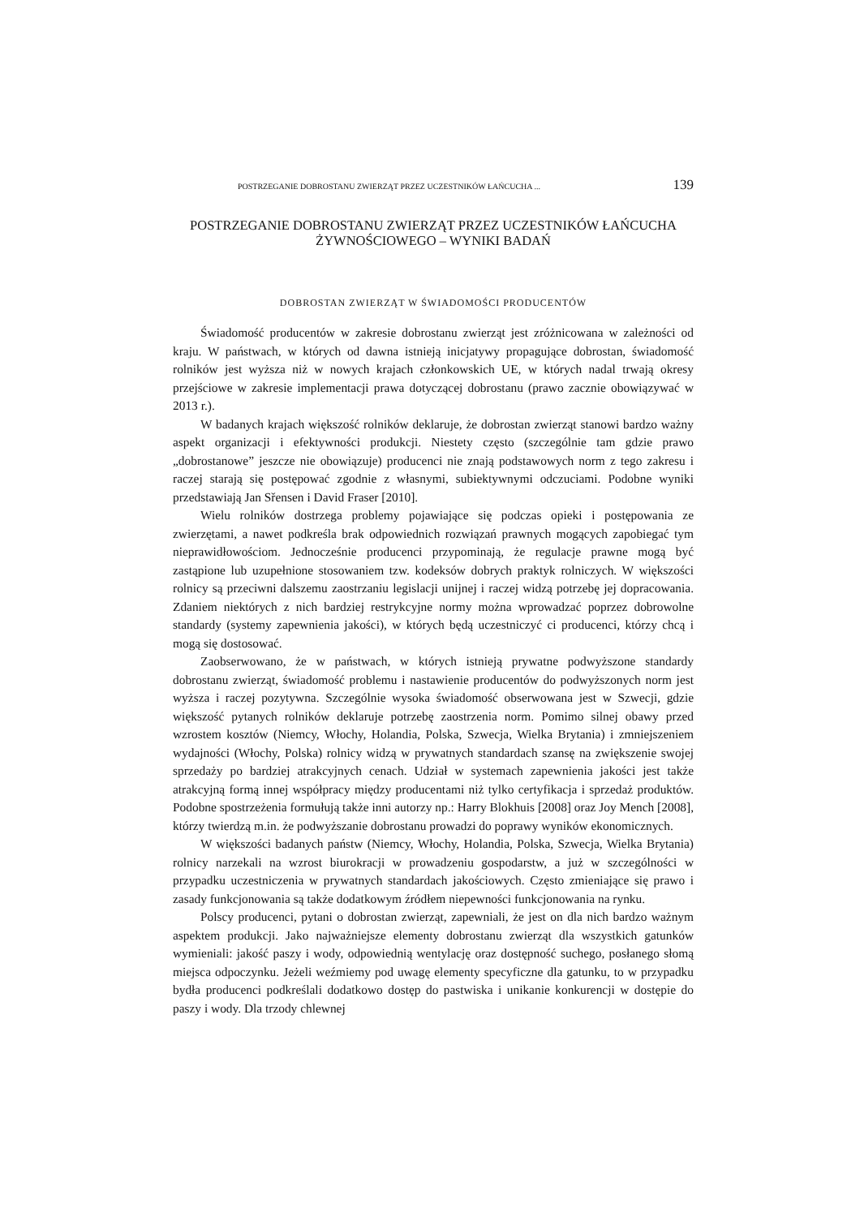POSTRZEGANIE DOBROSTANU ZWIERZĄT PRZEZ UCZESTNIKÓW ŁAŃCUCHA ... 139
POSTRZEGANIE DOBROSTANU ZWIERZĄT PRZEZ UCZESTNIKÓW ŁAŃCUCHA ŻYWNOŚCIOWEGO – WYNIKI BADAŃ
DOBROSTAN ZWIERZĄT W ŚWIADOMOŚCI PRODUCENTÓW
Świadomość producentów w zakresie dobrostanu zwierząt jest zróżnicowana w zależności od kraju. W państwach, w których od dawna istnieją inicjatywy propagujące dobrostan, świadomość rolników jest wyższa niż w nowych krajach członkowskich UE, w których nadal trwają okresy przejściowe w zakresie implementacji prawa dotyczącej dobrostanu (prawo zacznie obowiązywać w 2013 r.).
W badanych krajach większość rolników deklaruje, że dobrostan zwierząt stanowi bardzo ważny aspekt organizacji i efektywności produkcji. Niestety często (szczególnie tam gdzie prawo „dobrostanowe” jeszcze nie obowiązuje) producenci nie znają podstawowych norm z tego zakresu i raczej starają się postępować zgodnie z własnymi, subiektywnymi odczuciami. Podobne wyniki przedstawiają Jan Sřensen i David Fraser [2010].
Wielu rolników dostrzega problemy pojawiające się podczas opieki i postępowania ze zwierzętami, a nawet podkreśla brak odpowiednich rozwiązań prawnych mogących zapobiegać tym nieprawidłowościom. Jednocześnie producenci przypominają, że regulacje prawne mogą być zastąpione lub uzupełnione stosowaniem tzw. kodeksów dobrych praktyk rolniczych. W większości rolnicy są przeciwni dalszemu zaostrzaniu legislacji unijnej i raczej widzą potrzebę jej dopracowania. Zdaniem niektórych z nich bardziej restrykcyjne normy można wprowadzać poprzez dobrowolne standardy (systemy zapewnienia jakości), w których będą uczestniczyć ci producenci, którzy chcą i mogą się dostosować.
Zaobserwowano, że w państwach, w których istnieją prywatne podwyższone standardy dobrostanu zwierząt, świadomość problemu i nastawienie producentów do podwyższonych norm jest wyższa i raczej pozytywna. Szczególnie wysoka świadomość obserwowana jest w Szwecji, gdzie większość pytanych rolników deklaruje potrzebę zaostrzenia norm. Pomimo silnej obawy przed wzrostem kosztów (Niemcy, Włochy, Holandia, Polska, Szwecja, Wielka Brytania) i zmniejszeniem wydajności (Włochy, Polska) rolnicy widzą w prywatnych standardach szansę na zwiększenie swojej sprzedaży po bardziej atrakcyjnych cenach. Udział w systemach zapewnienia jakości jest także atrakcyjną formą innej współpracy między producentami niż tylko certyfikacja i sprzedaż produktów. Podobne spostrzeżenia formułują także inni autorzy np.: Harry Blokhuis [2008] oraz Joy Mench [2008], którzy twierdzą m.in. że podwyższanie dobrostanu prowadzi do poprawy wyników ekonomicznych.
W większości badanych państw (Niemcy, Włochy, Holandia, Polska, Szwecja, Wielka Brytania) rolnicy narzekali na wzrost biurokracji w prowadzeniu gospodarstw, a już w szczególności w przypadku uczestniczenia w prywatnych standardach jakościowych. Często zmieniające się prawo i zasady funkcjonowania są także dodatkowym źródłem niepewności funkcjonowania na rynku.
Polscy producenci, pytani o dobrostan zwierząt, zapewniali, że jest on dla nich bardzo ważnym aspektem produkcji. Jako najważniejsze elementy dobrostanu zwierząt dla wszystkich gatunków wymieniali: jakość paszy i wody, odpowiednią wentylację oraz dostępność suchego, posłanego słomą miejsca odpoczynku. Jeżeli weźmiemy pod uwagę elementy specyficzne dla gatunku, to w przypadku bydła producenci podkreślali dodatkowo dostęp do pastwiska i unikanie konkurencji w dostępie do paszy i wody. Dla trzody chlewnej